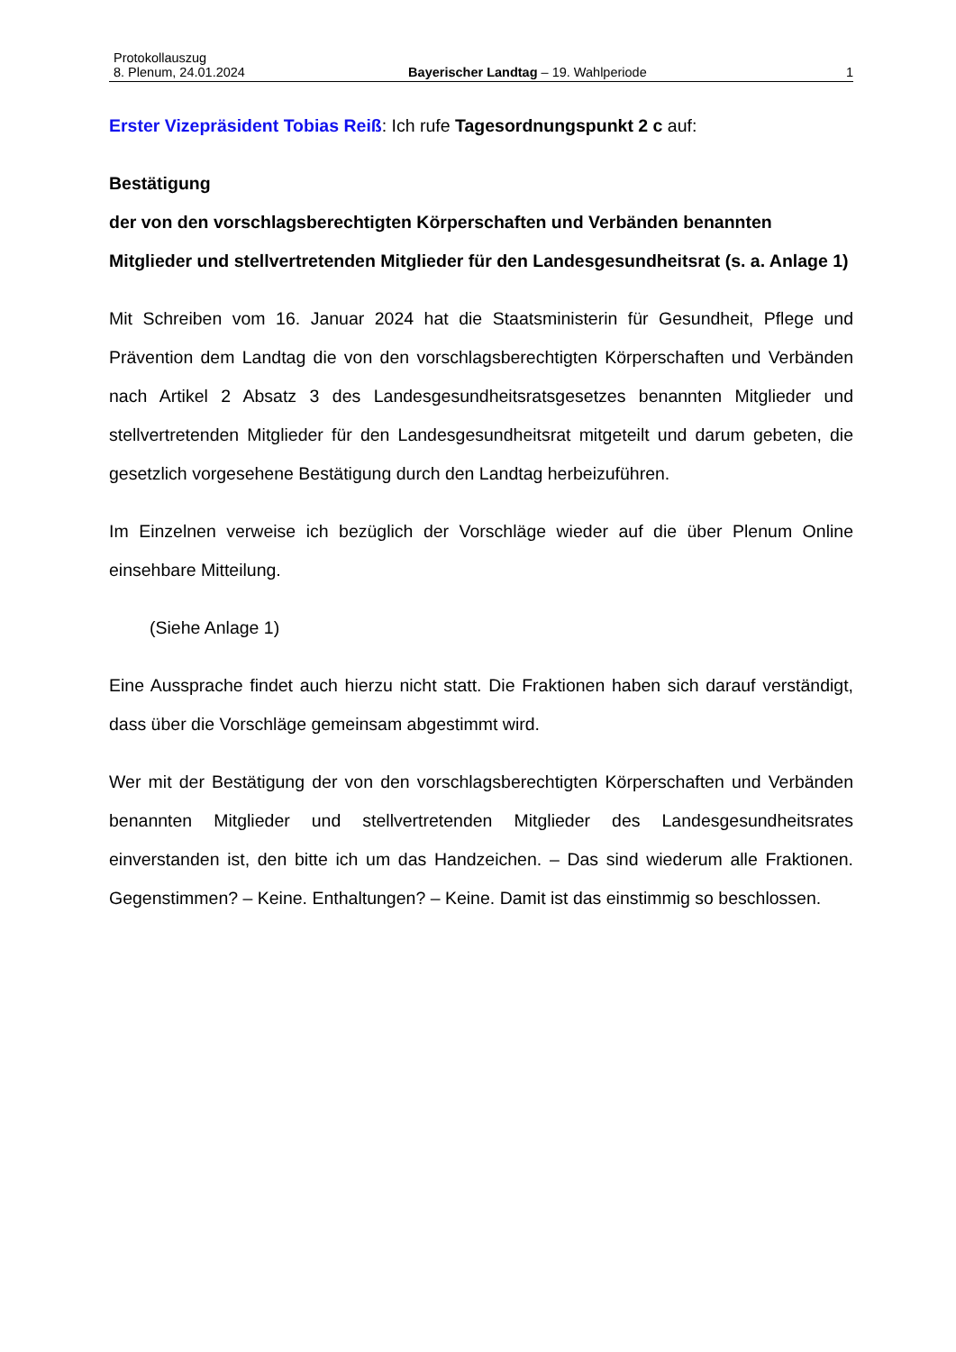Protokollauszug
8. Plenum, 24.01.2024 Bayerischer Landtag – 19. Wahlperiode 1
Erster Vizepräsident Tobias Reiß: Ich rufe Tagesordnungspunkt 2 c auf:
Bestätigung
der von den vorschlagsberechtigten Körperschaften und Verbänden benannten Mitglieder und stellvertretenden Mitglieder für den Landesgesundheitsrat (s. a. Anlage 1)
Mit Schreiben vom 16. Januar 2024 hat die Staatsministerin für Gesundheit, Pflege und Prävention dem Landtag die von den vorschlagsberechtigten Körperschaften und Verbänden nach Artikel 2 Absatz 3 des Landesgesundheitsratsgesetzes benannten Mitglieder und stellvertretenden Mitglieder für den Landesgesundheitsrat mitgeteilt und darum gebeten, die gesetzlich vorgesehene Bestätigung durch den Landtag herbeizuführen.
Im Einzelnen verweise ich bezüglich der Vorschläge wieder auf die über Plenum Online einsehbare Mitteilung.
(Siehe Anlage 1)
Eine Aussprache findet auch hierzu nicht statt. Die Fraktionen haben sich darauf verständigt, dass über die Vorschläge gemeinsam abgestimmt wird.
Wer mit der Bestätigung der von den vorschlagsberechtigten Körperschaften und Verbänden benannten Mitglieder und stellvertretenden Mitglieder des Landesgesundheitsrates einverstanden ist, den bitte ich um das Handzeichen. – Das sind wiederum alle Fraktionen. Gegenstimmen? – Keine. Enthaltungen? – Keine. Damit ist das einstimmig so beschlossen.